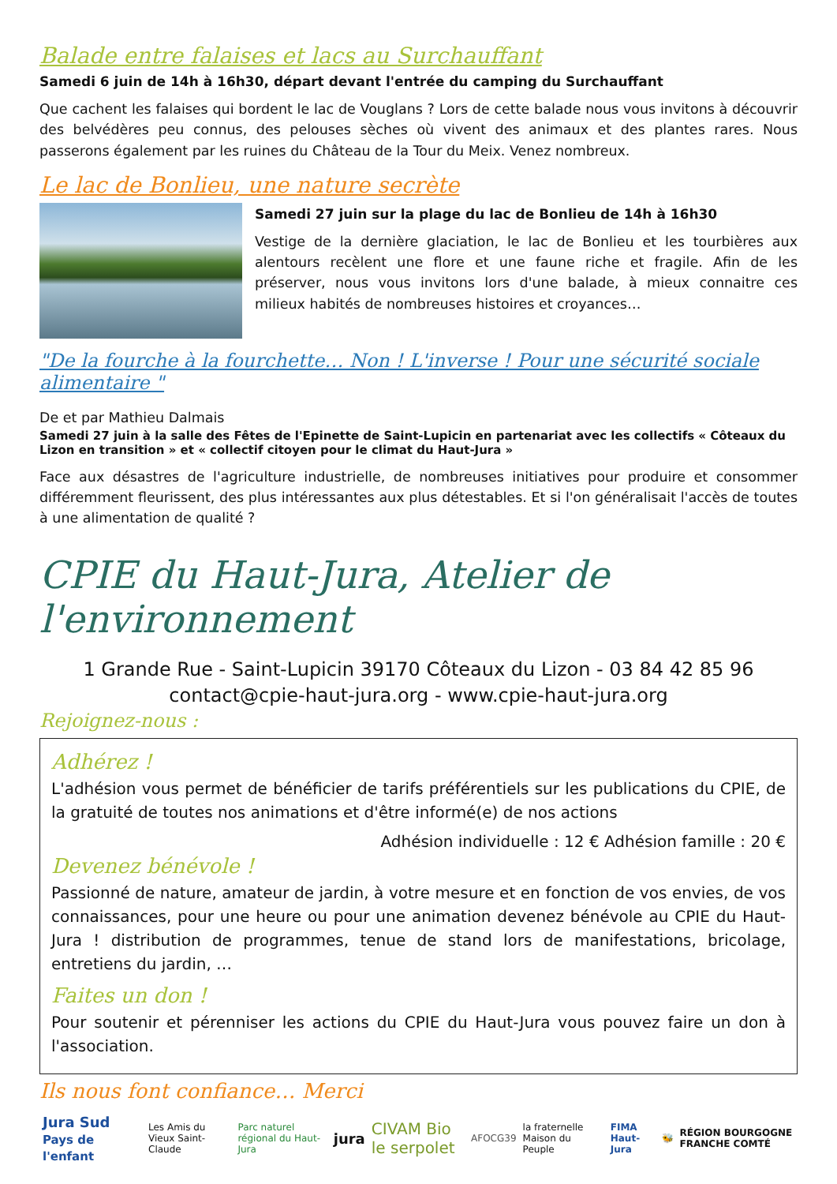Balade entre falaises et lacs au Surchauffant
Samedi 6 juin de 14h à 16h30, départ devant l'entrée du camping du Surchauffant
Que cachent les falaises qui bordent le lac de Vouglans ? Lors de cette balade nous vous invitons à découvrir des belvédères peu connus, des pelouses sèches où vivent des animaux et des plantes rares. Nous passerons également par les ruines du Château de la Tour du Meix. Venez nombreux.
Le lac de Bonlieu, une nature secrète
Samedi 27 juin sur la plage du lac de Bonlieu de 14h à 16h30
Vestige de la dernière glaciation, le lac de Bonlieu et les tourbières aux alentours recèlent une flore et une faune riche et fragile. Afin de les préserver, nous vous invitons lors d'une balade, à mieux connaitre ces milieux habités de nombreuses histoires et croyances…
"De la fourche à la fourchette… Non ! L'inverse ! Pour une sécurité sociale alimentaire "
De et par Mathieu Dalmais
Samedi 27 juin à la salle des Fêtes de l'Epinette de Saint-Lupicin en partenariat avec les collectifs « Côteaux du Lizon en transition » et « collectif citoyen pour le climat du Haut-Jura »
Face aux désastres de l'agriculture industrielle, de nombreuses initiatives pour produire et consommer différemment fleurissent, des plus intéressantes aux plus détestables. Et si l'on généralisait l'accès de toutes à une alimentation de qualité ?
CPIE du Haut-Jura, Atelier de l'environnement
1 Grande Rue - Saint-Lupicin 39170 Côteaux du Lizon - 03 84 42 85 96
contact@cpie-haut-jura.org - www.cpie-haut-jura.org
Rejoignez-nous :
Adhérez !
L'adhésion vous permet de bénéficier de tarifs préférentiels sur les publications du CPIE, de la gratuité de toutes nos animations et d'être informé(e) de nos actions
Adhésion individuelle : 12 € Adhésion famille : 20 €
Devenez bénévole !
Passionné de nature, amateur de jardin, à votre mesure et en fonction de vos envies, de vos connaissances, pour une heure ou pour une animation devenez bénévole au CPIE du Haut-Jura ! distribution de programmes, tenue de stand lors de manifestations, bricolage, entretiens du jardin, …
Faites un don !
Pour soutenir et pérenniser les actions du CPIE du Haut-Jura vous pouvez faire un don à l'association.
Ils nous font confiance… Merci
Jura Sud Pays de l'enfant Les Amis du Vieux Saint-Claude Parc naturel régional du Haut-Jura jura CIVAM Bio le serpolet AFOCG39 la fraternelle Maison du Peuple FIMA Haut-Jura 🐝 RÉGION BOURGOGNE FRANCHE COMTÉ